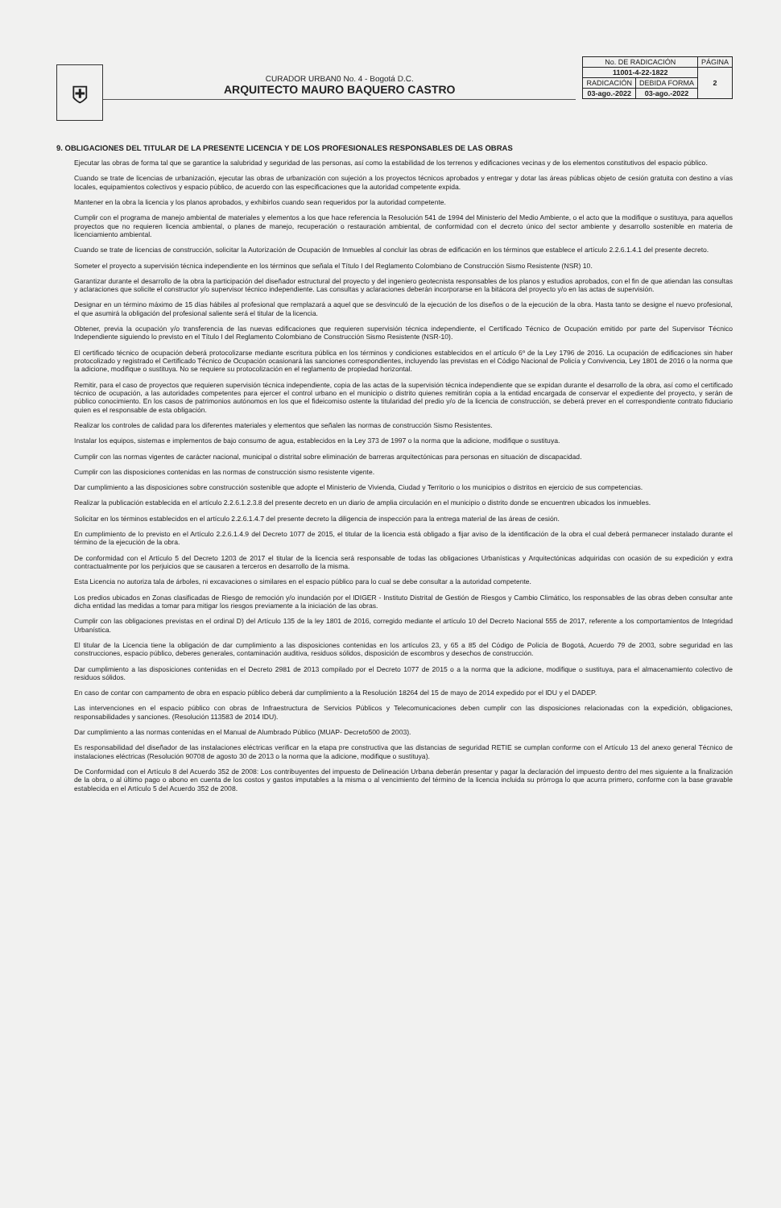⛨
CURADOR URBAN0 No. 4 - Bogotá D.C.
ARQUITECTO MAURO BAQUERO CASTRO
| No. DE RADICACIÓN | | PÁGINA |
| 11001-4-22-1822 | | 2 |
| RADICACIÓN | DEBIDA FORMA | |
| 03-ago.-2022 | 03-ago.-2022 | |
9. OBLIGACIONES DEL TITULAR DE LA PRESENTE LICENCIA Y DE LOS PROFESIONALES RESPONSABLES DE LAS OBRAS
Ejecutar las obras de forma tal que se garantice la salubridad y seguridad de las personas, así como la estabilidad de los terrenos y edificaciones vecinas y de los elementos constitutivos del espacio público.
Cuando se trate de licencias de urbanización, ejecutar las obras de urbanización con sujeción a los proyectos técnicos aprobados y entregar y dotar las áreas públicas objeto de cesión gratuita con destino a vías locales, equipamientos colectivos y espacio público, de acuerdo con las especificaciones que la autoridad competente expida.
Mantener en la obra la licencia y los planos aprobados, y exhibirlos cuando sean requeridos por la autoridad competente.
Cumplir con el programa de manejo ambiental de materiales y elementos a los que hace referencia la Resolución 541 de 1994 del Ministerio del Medio Ambiente, o el acto que la modifique o sustituya, para aquellos proyectos que no requieren licencia ambiental, o planes de manejo, recuperación o restauración ambiental, de conformidad con el decreto único del sector ambiente y desarrollo sostenible en materia de licenciamiento ambiental.
Cuando se trate de licencias de construcción, solicitar la Autorización de Ocupación de Inmuebles al concluir las obras de edificación en los términos que establece el artículo 2.2.6.1.4.1 del presente decreto.
Someter el proyecto a supervisión técnica independiente en los términos que señala el Título I del Reglamento Colombiano de Construcción Sismo Resistente (NSR) 10.
Garantizar durante el desarrollo de la obra la participación del diseñador estructural del proyecto y del ingeniero geotecnista responsables de los planos y estudios aprobados, con el fin de que atiendan las consultas y aclaraciones que solicite el constructor y/o supervisor técnico independiente. Las consultas y aclaraciones deberán incorporarse en la bitácora del proyecto y/o en las actas de supervisión.
Designar en un término máximo de 15 días hábiles al profesional que remplazará a aquel que se desvinculó de la ejecución de los diseños o de la ejecución de la obra. Hasta tanto se designe el nuevo profesional, el que asumirá la obligación del profesional saliente será el titular de la licencia.
Obtener, previa la ocupación y/o transferencia de las nuevas edificaciones que requieren supervisión técnica independiente, el Certificado Técnico de Ocupación emitido por parte del Supervisor Técnico Independiente siguiendo lo previsto en el Título I del Reglamento Colombiano de Construcción Sismo Resistente (NSR-10).
El certificado técnico de ocupación deberá protocolizarse mediante escritura pública en los términos y condiciones establecidos en el artículo 6º de la Ley 1796 de 2016. La ocupación de edificaciones sin haber protocolizado y registrado el Certificado Técnico de Ocupación ocasionará las sanciones correspondientes, incluyendo las previstas en el Código Nacional de Policía y Convivencia, Ley 1801 de 2016 o la norma que la adicione, modifique o sustituya. No se requiere su protocolización en el reglamento de propiedad horizontal.
Remitir, para el caso de proyectos que requieren supervisión técnica independiente, copia de las actas de la supervisión técnica independiente que se expidan durante el desarrollo de la obra, así como el certificado técnico de ocupación, a las autoridades competentes para ejercer el control urbano en el municipio o distrito quienes remitirán copia a la entidad encargada de conservar el expediente del proyecto, y serán de público conocimiento. En los casos de patrimonios autónomos en los que el fideicomiso ostente la titularidad del predio y/o de la licencia de construcción, se deberá prever en el correspondiente contrato fiduciario quien es el responsable de esta obligación.
Realizar los controles de calidad para los diferentes materiales y elementos que señalen las normas de construcción Sismo Resistentes.
Instalar los equipos, sistemas e implementos de bajo consumo de agua, establecidos en la Ley 373 de 1997 o la norma que la adicione, modifique o sustituya.
Cumplir con las normas vigentes de carácter nacional, municipal o distrital sobre eliminación de barreras arquitectónicas para personas en situación de discapacidad.
Cumplir con las disposiciones contenidas en las normas de construcción sismo resistente vigente.
Dar cumplimiento a las disposiciones sobre construcción sostenible que adopte el Ministerio de Vivienda, Ciudad y Territorio o los municipios o distritos en ejercicio de sus competencias.
Realizar la publicación establecida en el artículo 2.2.6.1.2.3.8 del presente decreto en un diario de amplia circulación en el municipio o distrito donde se encuentren ubicados los inmuebles.
Solicitar en los términos establecidos en el artículo 2.2.6.1.4.7 del presente decreto la diligencia de inspección para la entrega material de las áreas de cesión.
En cumplimiento de lo previsto en el Artículo 2.2.6.1.4.9 del Decreto 1077 de 2015, el titular de la licencia está obligado a fijar aviso de la identificación de la obra el cual deberá permanecer instalado durante el término de la ejecución de la obra.
De conformidad con el Artículo 5 del Decreto 1203 de 2017 el titular de la licencia será responsable de todas las obligaciones Urbanísticas y Arquitectónicas adquiridas con ocasión de su expedición y extra contractualmente por los perjuicios que se causaren a terceros en desarrollo de la misma.
Esta Licencia no autoriza tala de árboles, ni excavaciones o similares en el espacio público para lo cual se debe consultar a la autoridad competente.
Los predios ubicados en Zonas clasificadas de Riesgo de remoción y/o inundación por el IDIGER - Instituto Distrital de Gestión de Riesgos y Cambio Climático, los responsables de las obras deben consultar ante dicha entidad las medidas a tomar para mitigar los riesgos previamente a la iniciación de las obras.
Cumplir con las obligaciones previstas en el ordinal D) del Artículo 135 de la ley 1801 de 2016, corregido mediante el artículo 10 del Decreto Nacional 555 de 2017, referente a los comportamientos de Integridad Urbanística.
El titular de la Licencia tiene la obligación de dar cumplimiento a las disposiciones contenidas en los artículos 23, y 65 a 85 del Código de Policía de Bogotá, Acuerdo 79 de 2003, sobre seguridad en las construcciones, espacio público, deberes generales, contaminación auditiva, residuos sólidos, disposición de escombros y desechos de construcción.
Dar cumplimiento a las disposiciones contenidas en el Decreto 2981 de 2013 compilado por el Decreto 1077 de 2015 o a la norma que la adicione, modifique o sustituya, para el almacenamiento colectivo de residuos sólidos.
En caso de contar con campamento de obra en espacio público deberá dar cumplimiento a la Resolución 18264 del 15 de mayo de 2014 expedido por el IDU y el DADEP.
Las intervenciones en el espacio público con obras de Infraestructura de Servicios Públicos y Telecomunicaciones deben cumplir con las disposiciones relacionadas con la expedición, obligaciones, responsabilidades y sanciones. (Resolución 113583 de 2014 IDU).
Dar cumplimiento a las normas contenidas en el Manual de Alumbrado Público (MUAP- Decreto500 de 2003).
Es responsabilidad del diseñador de las instalaciones eléctricas verificar en la etapa pre constructiva que las distancias de seguridad RETIE se cumplan conforme con el Artículo 13 del anexo general Técnico de instalaciones eléctricas (Resolución 90708 de agosto 30 de 2013 o la norma que la adicione, modifique o sustituya).
De Conformidad con el Artículo 8 del Acuerdo 352 de 2008: Los contribuyentes del impuesto de Delineación Urbana deberán presentar y pagar la declaración del impuesto dentro del mes siguiente a la finalización de la obra, o al último pago o abono en cuenta de los costos y gastos imputables a la misma o al vencimiento del término de la licencia incluida su prórroga lo que acurra primero, conforme con la base gravable establecida en el Artículo 5 del Acuerdo 352 de 2008.